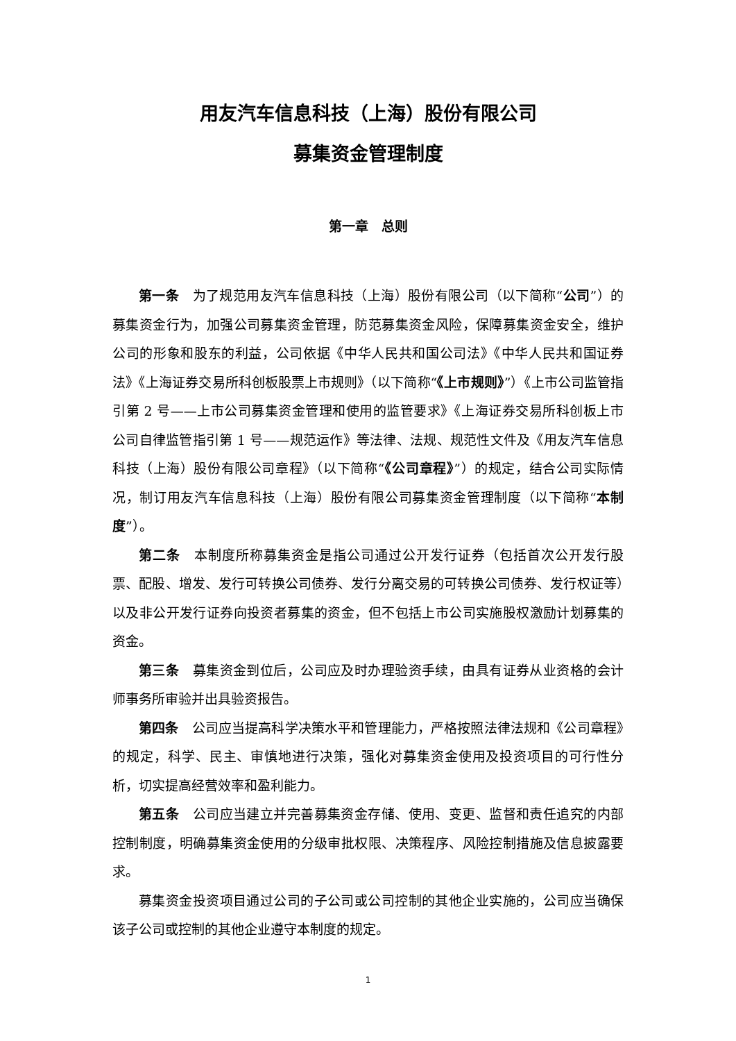用友汽车信息科技（上海）股份有限公司
募集资金管理制度
第一章　总则
第一条　为了规范用友汽车信息科技（上海）股份有限公司（以下简称“公司”）的募集资金行为，加强公司募集资金管理，防范募集资金风险，保障募集资金安全，维护公司的形象和股东的利益，公司依据《中华人民共和国公司法》《中华人民共和国证券法》《上海证券交易所科创板股票上市规则》（以下简称“《上市规则》”）《上市公司监管指引第 2 号——上市公司募集资金管理和使用的监管要求》《上海证券交易所科创板上市公司自律监管指引第 1 号——规范运作》等法律、法规、规范性文件及《用友汽车信息科技（上海）股份有限公司章程》（以下简称“《公司章程》”）的规定，结合公司实际情况，制订用友汽车信息科技（上海）股份有限公司募集资金管理制度（以下简称“本制度”）。
第二条　本制度所称募集资金是指公司通过公开发行证券（包括首次公开发行股票、配股、增发、发行可转换公司债券、发行分离交易的可转换公司债券、发行权证等）以及非公开发行证券向投资者募集的资金，但不包括上市公司实施股权激励计划募集的资金。
第三条　募集资金到位后，公司应及时办理验资手续，由具有证券从业资格的会计师事务所审验并出具验资报告。
第四条　公司应当提高科学决策水平和管理能力，严格按照法律法规和《公司章程》的规定，科学、民主、审慎地进行决策，强化对募集资金使用及投资项目的可行性分析，切实提高经营效率和盈利能力。
第五条　公司应当建立并完善募集资金存储、使用、变更、监督和责任追究的内部控制制度，明确募集资金使用的分级审批权限、决策程序、风险控制措施及信息披露要求。
募集资金投资项目通过公司的子公司或公司控制的其他企业实施的，公司应当确保该子公司或控制的其他企业遵守本制度的规定。
1